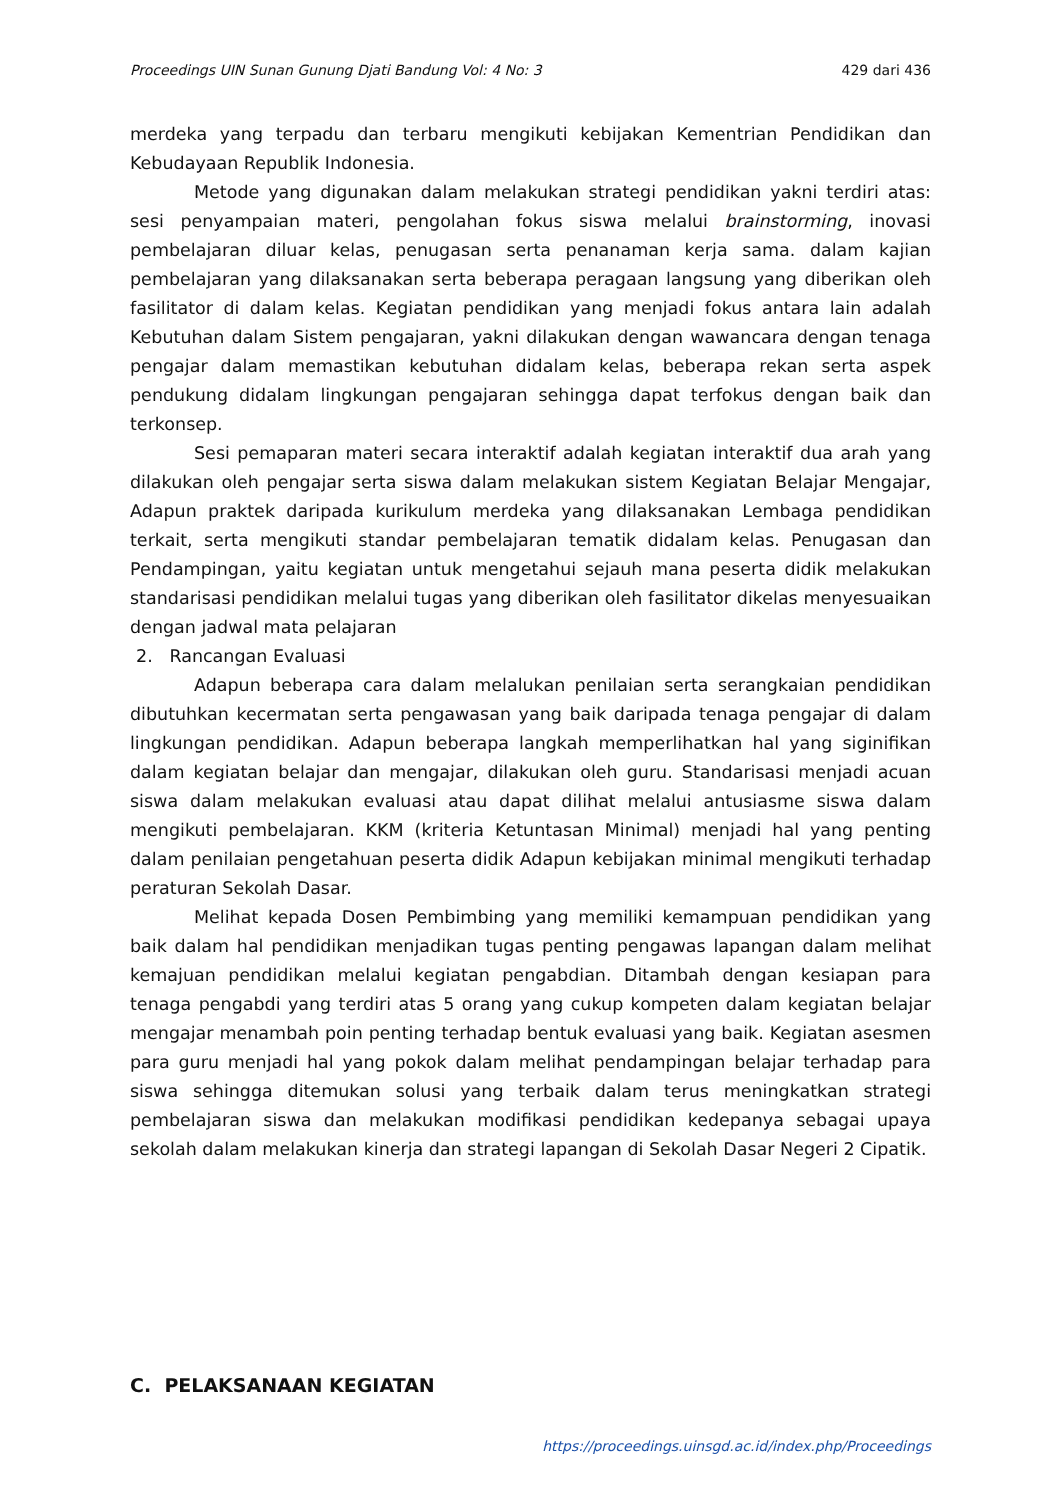Proceedings UIN Sunan Gunung Djati Bandung Vol: 4 No: 3 429 dari 436
merdeka yang terpadu dan terbaru mengikuti kebijakan Kementrian Pendidikan dan Kebudayaan Republik Indonesia.
Metode yang digunakan dalam melakukan strategi pendidikan yakni terdiri atas: sesi penyampaian materi, pengolahan fokus siswa melalui brainstorming, inovasi pembelajaran diluar kelas, penugasan serta penanaman kerja sama. dalam kajian pembelajaran yang dilaksanakan serta beberapa peragaan langsung yang diberikan oleh fasilitator di dalam kelas. Kegiatan pendidikan yang menjadi fokus antara lain adalah Kebutuhan dalam Sistem pengajaran, yakni dilakukan dengan wawancara dengan tenaga pengajar dalam memastikan kebutuhan didalam kelas, beberapa rekan serta aspek pendukung didalam lingkungan pengajaran sehingga dapat terfokus dengan baik dan terkonsep.
Sesi pemaparan materi secara interaktif adalah kegiatan interaktif dua arah yang dilakukan oleh pengajar serta siswa dalam melakukan sistem Kegiatan Belajar Mengajar, Adapun praktek daripada kurikulum merdeka yang dilaksanakan Lembaga pendidikan terkait, serta mengikuti standar pembelajaran tematik didalam kelas. Penugasan dan Pendampingan, yaitu kegiatan untuk mengetahui sejauh mana peserta didik melakukan standarisasi pendidikan melalui tugas yang diberikan oleh fasilitator dikelas menyesuaikan dengan jadwal mata pelajaran
2. Rancangan Evaluasi
Adapun beberapa cara dalam melalukan penilaian serta serangkaian pendidikan dibutuhkan kecermatan serta pengawasan yang baik daripada tenaga pengajar di dalam lingkungan pendidikan. Adapun beberapa langkah memperlihatkan hal yang siginifikan dalam kegiatan belajar dan mengajar, dilakukan oleh guru. Standarisasi menjadi acuan siswa dalam melakukan evaluasi atau dapat dilihat melalui antusiasme siswa dalam mengikuti pembelajaran. KKM (kriteria Ketuntasan Minimal) menjadi hal yang penting dalam penilaian pengetahuan peserta didik Adapun kebijakan minimal mengikuti terhadap peraturan Sekolah Dasar.
Melihat kepada Dosen Pembimbing yang memiliki kemampuan pendidikan yang baik dalam hal pendidikan menjadikan tugas penting pengawas lapangan dalam melihat kemajuan pendidikan melalui kegiatan pengabdian. Ditambah dengan kesiapan para tenaga pengabdi yang terdiri atas 5 orang yang cukup kompeten dalam kegiatan belajar mengajar menambah poin penting terhadap bentuk evaluasi yang baik. Kegiatan asesmen para guru menjadi hal yang pokok dalam melihat pendampingan belajar terhadap para siswa sehingga ditemukan solusi yang terbaik dalam terus meningkatkan strategi pembelajaran siswa dan melakukan modifikasi pendidikan kedepanya sebagai upaya sekolah dalam melakukan kinerja dan strategi lapangan di Sekolah Dasar Negeri 2 Cipatik.
C. PELAKSANAAN KEGIATAN
https://proceedings.uinsgd.ac.id/index.php/Proceedings